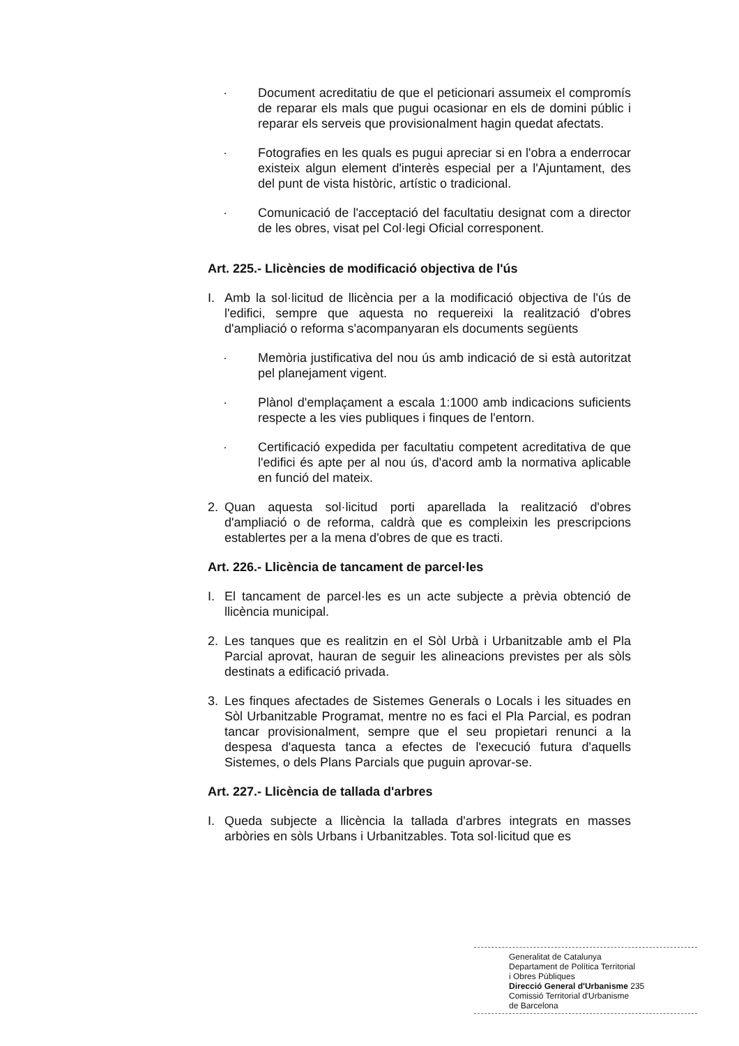· Document acreditatiu de que el peticionari assumeix el compromís de reparar els mals que pugui ocasionar en els de domini públic i reparar els serveis que provisionalment hagin quedat afectats.
· Fotografies en les quals es pugui apreciar si en l'obra a enderrocar existeix algun element d'interès especial per a l'Ajuntament, des del punt de vista històric, artístic o tradicional.
· Comunicació de l'acceptació del facultatiu designat com a director de les obres, visat pel Col·legi Oficial corresponent.
Art. 225.- Llicències de modificació objectiva de l'ús
I. Amb la sol·licitud de llicència per a la modificació objectiva de l'ús de l'edifici, sempre que aquesta no requereixi la realització d'obres d'ampliació o reforma s'acompanyaran els documents següents
· Memòria justificativa del nou ús amb indicació de si està autoritzat pel planejament vigent.
· Plànol d'emplaçament a escala 1:1000 amb indicacions suficients respecte a les vies publiques i finques de l'entorn.
· Certificació expedida per facultatiu competent acreditativa de que l'edifici és apte per al nou ús, d'acord amb la normativa aplicable en funció del mateix.
2. Quan aquesta sol·licitud porti aparellada la realització d'obres d'ampliació o de reforma, caldrà que es compleixin les prescripcions establertes per a la mena d'obres de que es tracti.
Art. 226.- Llicència de tancament de parcel·les
I. El tancament de parcel·les es un acte subjecte a prèvia obtenció de llicència municipal.
2. Les tanques que es realitzin en el Sòl Urbà i Urbanitzable amb el Pla Parcial aprovat, hauran de seguir les alineacions previstes per als sòls destinats a edificació privada.
3. Les finques afectades de Sistemes Generals o Locals i les situades en Sòl Urbanitzable Programat, mentre no es faci el Pla Parcial, es podran tancar provisionalment, sempre que el seu propietari renunci a la despesa d'aquesta tanca a efectes de l'execució futura d'aquells Sistemes, o dels Plans Parcials que puguin aprovar-se.
Art. 227.- Llicència de tallada d'arbres
I. Queda subjecte a llicència la tallada d'arbres integrats en masses arbòries en sòls Urbans i Urbanitzables. Tota sol·licitud que es
Generalitat de Catalunya
Departament de Política Territorial
i Obres Públiques
Direcció General d'Urbanisme 235
Comissió Territorial d'Urbanisme
de Barcelona